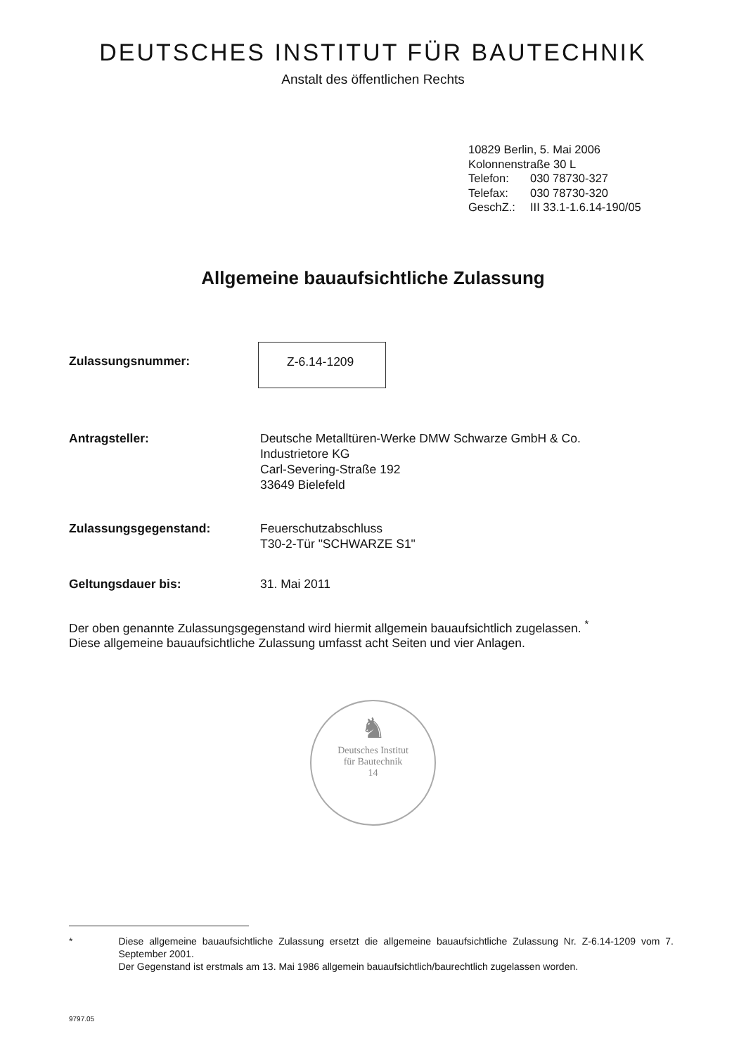DEUTSCHES INSTITUT FÜR BAUTECHNIK
Anstalt des öffentlichen Rechts
10829 Berlin, 5. Mai 2006
Kolonnenstraße 30 L
Telefon: 030 78730-327
Telefax: 030 78730-320
GeschZ.: III 33.1-1.6.14-190/05
Allgemeine bauaufsichtliche Zulassung
Zulassungsnummer:
Z-6.14-1209
Antragsteller: Deutsche Metalltüren-Werke DMW Schwarze GmbH & Co.
Industrietore KG
Carl-Severing-Straße 192
33649 Bielefeld
Zulassungsgegenstand: Feuerschutzabschluss
T30-2-Tür "SCHWARZE S1"
Geltungsdauer bis: 31. Mai 2011
Der oben genannte Zulassungsgegenstand wird hiermit allgemein bauaufsichtlich zugelassen. <sup>*</sup>
Diese allgemeine bauaufsichtliche Zulassung umfasst acht Seiten und vier Anlagen.
♞
Deutsches Institut
für Bautechnik
14
* Diese allgemeine bauaufsichtliche Zulassung ersetzt die allgemeine bauaufsichtliche Zulassung Nr. Z-6.14-1209 vom 7. September 2001.
Der Gegenstand ist erstmals am 13. Mai 1986 allgemein bauaufsichtlich/baurechtlich zugelassen worden.
9797.05